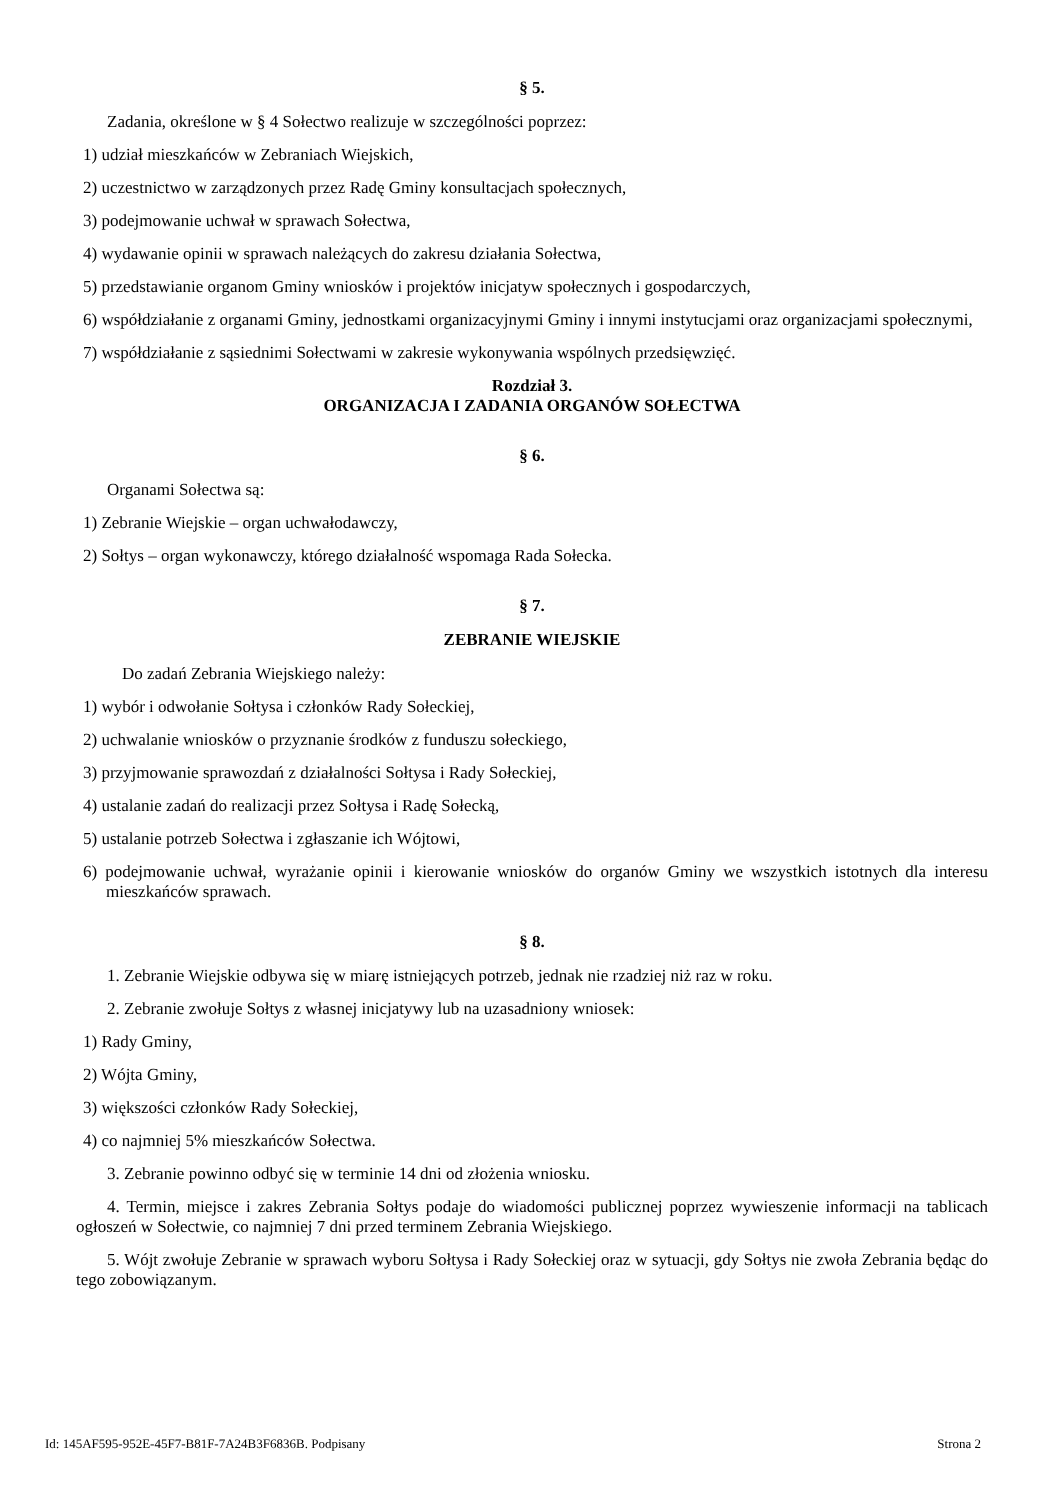§ 5.
Zadania, określone w § 4 Sołectwo realizuje w szczególności poprzez:
1) udział mieszkańców w Zebraniach Wiejskich,
2) uczestnictwo w zarządzonych przez Radę Gminy konsultacjach społecznych,
3) podejmowanie uchwał w sprawach Sołectwa,
4) wydawanie opinii w sprawach należących do zakresu działania Sołectwa,
5) przedstawianie organom Gminy wniosków i projektów inicjatyw społecznych i gospodarczych,
6) współdziałanie z organami Gminy, jednostkami organizacyjnymi Gminy i innymi instytucjami oraz organizacjami społecznymi,
7) współdziałanie z sąsiednimi Sołectwami w zakresie wykonywania wspólnych przedsięwzięć.
Rozdział 3.
ORGANIZACJA I ZADANIA ORGANÓW SOŁECTWA
§ 6.
Organami Sołectwa są:
1) Zebranie Wiejskie – organ uchwałodawczy,
2) Sołtys – organ wykonawczy, którego działalność wspomaga Rada Sołecka.
§ 7.
ZEBRANIE WIEJSKIE
Do zadań Zebrania Wiejskiego należy:
1) wybór i odwołanie Sołtysa i członków Rady Sołeckiej,
2) uchwalanie wniosków o przyznanie środków z funduszu sołeckiego,
3) przyjmowanie sprawozdań z działalności Sołtysa i Rady Sołeckiej,
4) ustalanie zadań do realizacji przez Sołtysa i Radę Sołecką,
5) ustalanie potrzeb Sołectwa i zgłaszanie ich Wójtowi,
6) podejmowanie uchwał, wyrażanie opinii i kierowanie wniosków do organów Gminy we wszystkich istotnych dla interesu mieszkańców sprawach.
§ 8.
1. Zebranie Wiejskie odbywa się w miarę istniejących potrzeb, jednak nie rzadziej niż raz w roku.
2. Zebranie zwołuje Sołtys z własnej inicjatywy lub na uzasadniony wniosek:
1) Rady Gminy,
2) Wójta Gminy,
3) większości członków Rady Sołeckiej,
4) co najmniej 5% mieszkańców Sołectwa.
3. Zebranie powinno odbyć się w terminie 14 dni od złożenia wniosku.
4. Termin, miejsce i zakres Zebrania Sołtys podaje do wiadomości publicznej poprzez wywieszenie informacji na tablicach ogłoszeń w Sołectwie, co najmniej 7 dni przed terminem Zebrania Wiejskiego.
5. Wójt zwołuje Zebranie w sprawach wyboru Sołtysa i Rady Sołeckiej oraz w sytuacji, gdy Sołtys nie zwoła Zebrania będąc do tego zobowiązanym.
Id: 145AF595-952E-45F7-B81F-7A24B3F6836B. Podpisany Strona 2